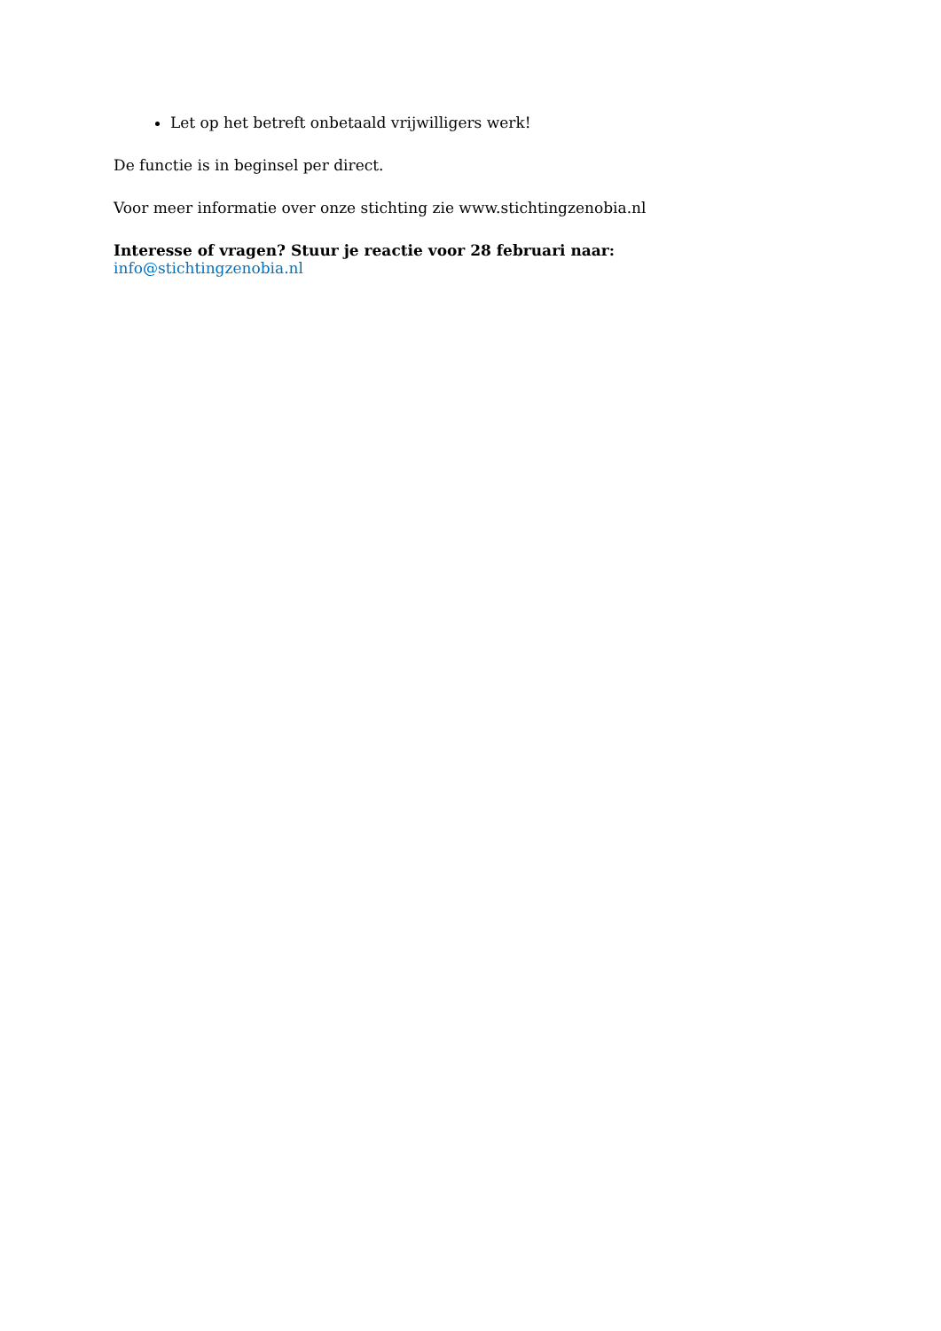Let op het betreft onbetaald vrijwilligers werk!
De functie is in beginsel per direct.
Voor meer informatie over onze stichting zie www.stichtingzenobia.nl
Interesse of vragen? Stuur je reactie voor 28 februari naar:
info@stichtingzenobia.nl